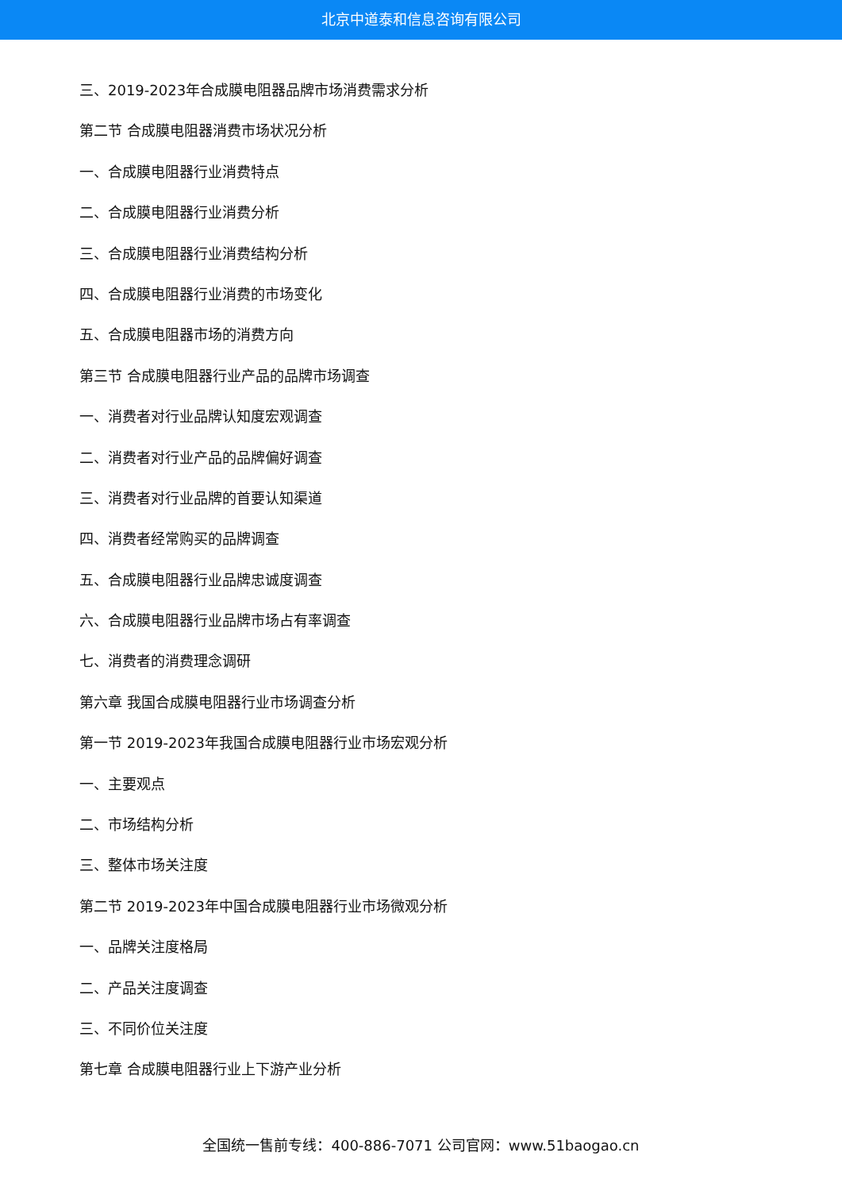北京中道泰和信息咨询有限公司
三、2019-2023年合成膜电阻器品牌市场消费需求分析
第二节 合成膜电阻器消费市场状况分析
一、合成膜电阻器行业消费特点
二、合成膜电阻器行业消费分析
三、合成膜电阻器行业消费结构分析
四、合成膜电阻器行业消费的市场变化
五、合成膜电阻器市场的消费方向
第三节 合成膜电阻器行业产品的品牌市场调查
一、消费者对行业品牌认知度宏观调查
二、消费者对行业产品的品牌偏好调查
三、消费者对行业品牌的首要认知渠道
四、消费者经常购买的品牌调查
五、合成膜电阻器行业品牌忠诚度调查
六、合成膜电阻器行业品牌市场占有率调查
七、消费者的消费理念调研
第六章 我国合成膜电阻器行业市场调查分析
第一节 2019-2023年我国合成膜电阻器行业市场宏观分析
一、主要观点
二、市场结构分析
三、整体市场关注度
第二节 2019-2023年中国合成膜电阻器行业市场微观分析
一、品牌关注度格局
二、产品关注度调查
三、不同价位关注度
第七章 合成膜电阻器行业上下游产业分析
全国统一售前专线：400-886-7071 公司官网：www.51baogao.cn